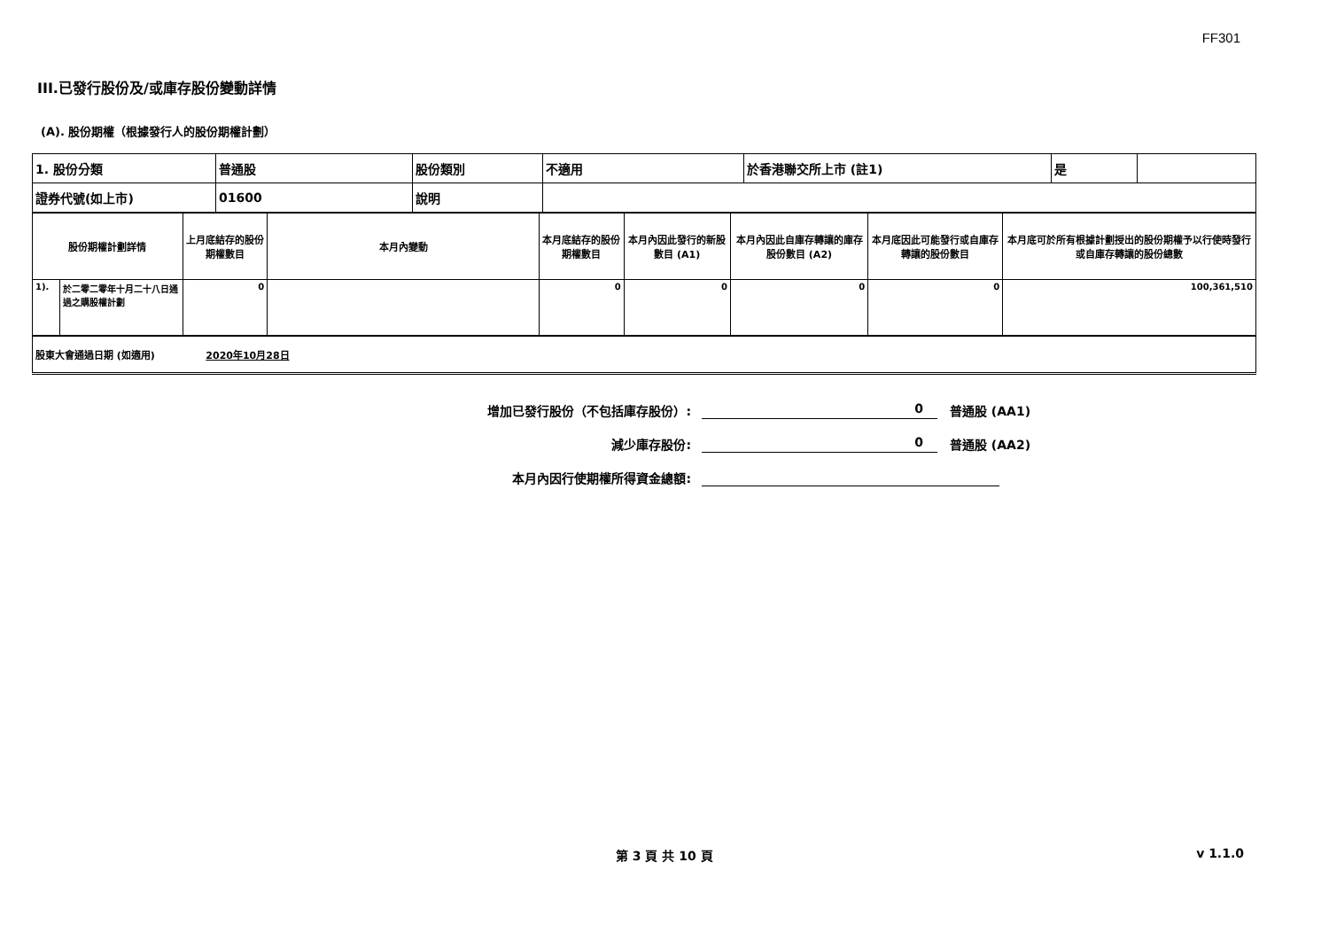FF301
III.已發行股份及/或庫存股份變動詳情
(A). 股份期權（根據發行人的股份期權計劃）
| 1. 股份分類 | 普通股 | 股份類別 | 不適用 | 於香港聯交所上市 (註1) | 是 | |
| 證券代號(如上市) | 01600 | 說明 | | | | |
| 股份期權計劃詳情 | | 上月底結存的股份期權數目 | 本月內變動 | 本月底結存的股份期權數目 | 本月內因此發行的新股數目 (A1) | 本月內因此自庫存轉讓的庫存股份數目 (A2) | 本月底因此可能發行或自庫存轉讓的股份數目 | 本月底可於所有根據計劃授出的股份期權予以行使時發行或自庫存轉讓的股份總數 |
| --- | --- | --- | --- | --- | --- | --- | --- | --- |
| 1). | 於二零二零年十月二十八日通過之購股權計劃 | 0 | | 0 | 0 | 0 | 0 | 100,361,510 |
| 股東大會通過日期 (如適用) 2020年10月28日 |
增加已發行股份（不包括庫存股份）: 0 普通股 (AA1)
減少庫存股份: 0 普通股 (AA2)
本月內因行使期權所得資金總額:
第 3 頁 共 10 頁 v 1.1.0